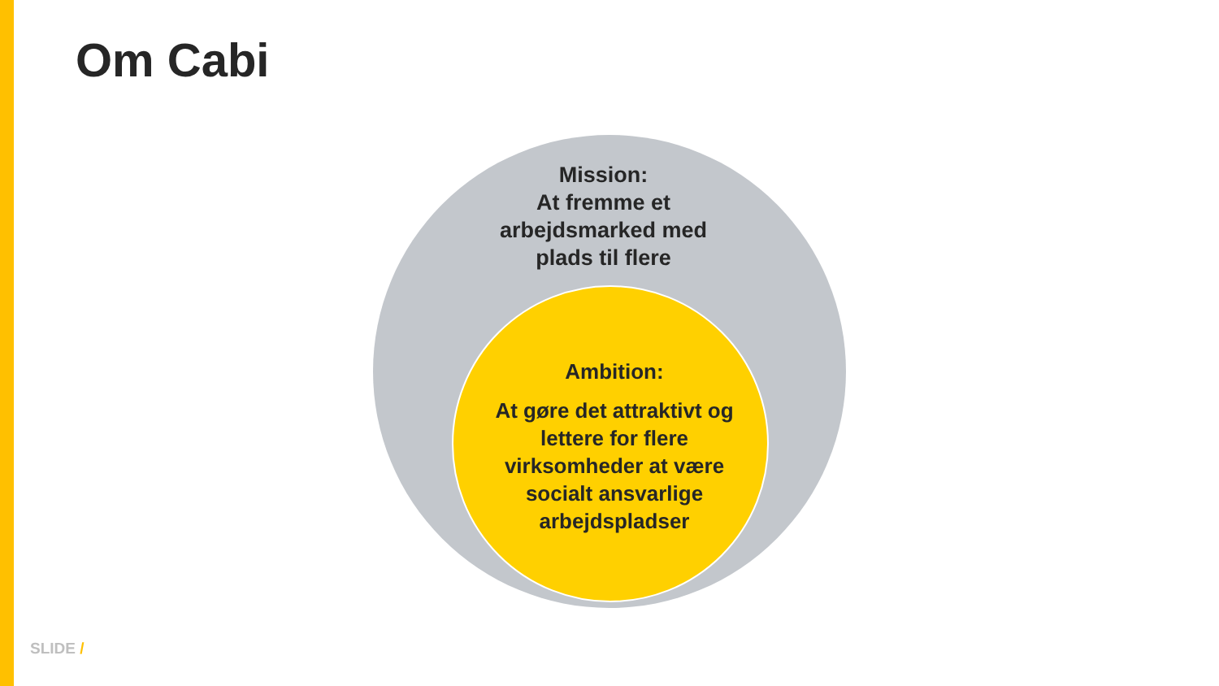Om Cabi
Mission:
At fremme et arbejdsmarked med plads til flere
Ambition:
At gøre det attraktivt og lettere for flere virksomheder at være socialt ansvarlige arbejdspladser
SLIDE /